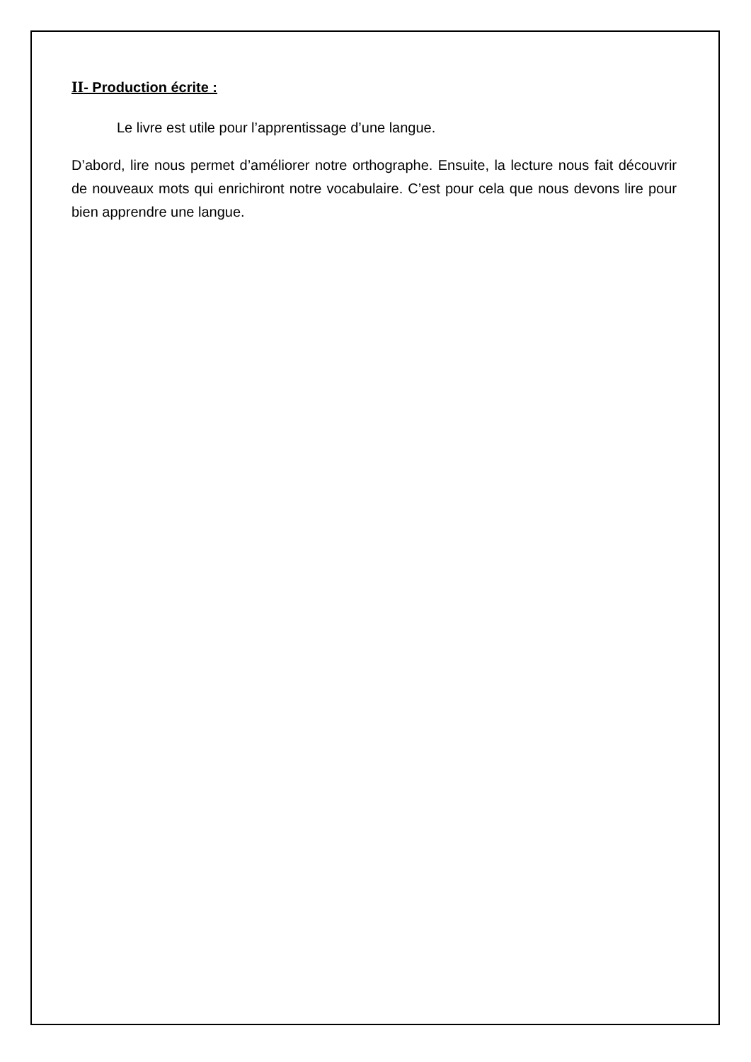II- Production écrite :
Le livre est utile pour l’apprentissage d’une langue.
D’abord, lire nous permet d’améliorer notre orthographe. Ensuite, la lecture nous fait découvrir de nouveaux mots qui enrichiront notre vocabulaire. C’est pour cela que nous devons lire pour bien apprendre une langue.